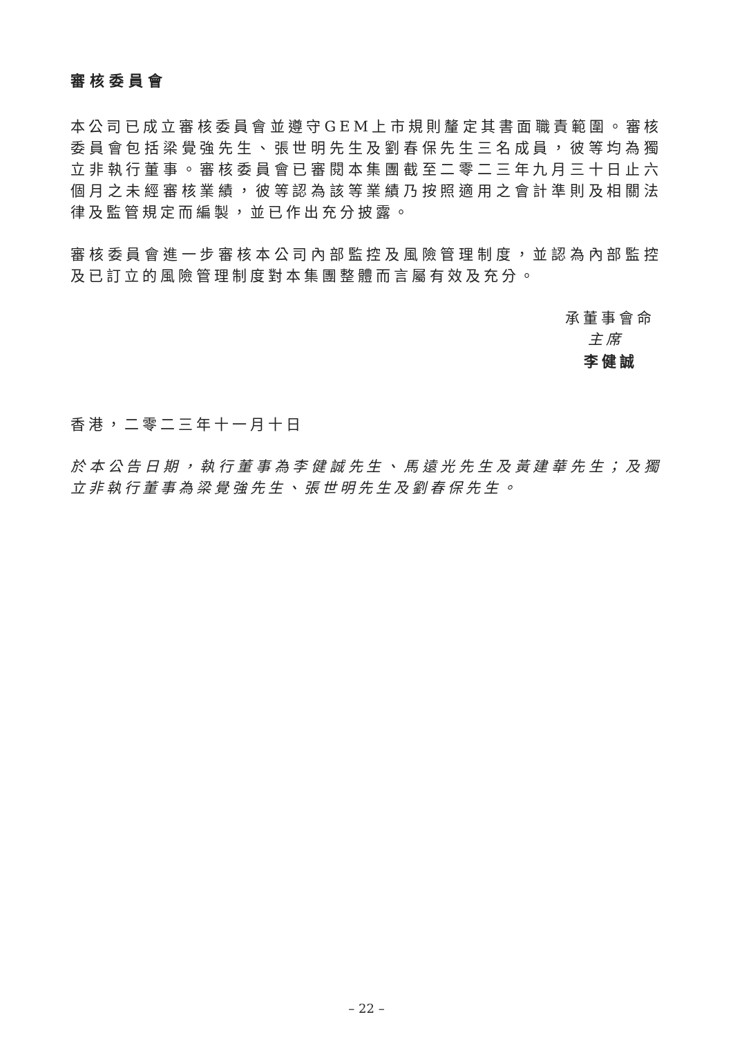審核委員會
本公司已成立審核委員會並遵守GEM上市規則釐定其書面職責範圍。審核委員會包括梁覺強先生、張世明先生及劉春保先生三名成員，彼等均為獨立非執行董事。審核委員會已審閱本集團截至二零二三年九月三十日止六個月之未經審核業績，彼等認為該等業績乃按照適用之會計準則及相關法律及監管規定而編製，並已作出充分披露。
審核委員會進一步審核本公司內部監控及風險管理制度，並認為內部監控及已訂立的風險管理制度對本集團整體而言屬有效及充分。
承董事會命
主席
李健誠
香港，二零二三年十一月十日
於本公告日期，執行董事為李健誠先生、馬遠光先生及黃建華先生；及獨立非執行董事為梁覺強先生、張世明先生及劉春保先生。
– 22 –